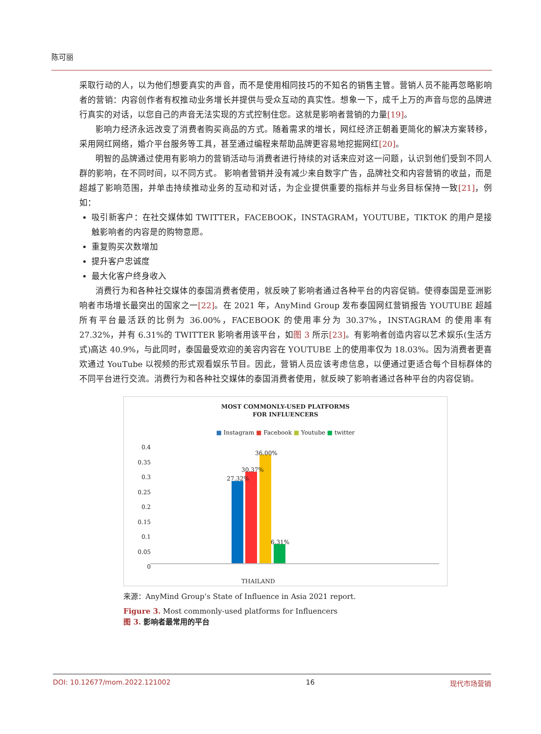陈可丽
采取行动的人，以为他们想要真实的声音，而不是使用相同技巧的不知名的销售主管。营销人员不能再忽略影响者的营销：内容创作者有权推动业务增长并提供与受众互动的真实性。想象一下，成千上万的声音与您的品牌进行真实的对话，以您自己的声音无法实现的方式控制住您。这就是影响者营销的力量[19]。
影响力经济永远改变了消费者购买商品的方式。随着需求的增长，网红经济正朝着更简化的解决方案转移，采用网红网络，婚介平台服务等工具，甚至通过编程来帮助品牌更容易地挖掘网红[20]。
明智的品牌通过使用有影响力的营销活动与消费者进行持续的对话来应对这一问题，认识到他们受到不同人群的影响，在不同时间，以不同方式。 影响者营销并没有减少来自数字广告，品牌社交和内容营销的收益，而是超越了影响范围，并单击持续推动业务的互动和对话，为企业提供重要的指标并与业务目标保持一致[21]，例如：
吸引新客户：在社交媒体如 TWITTER，FACEBOOK，INSTAGRAM，YOUTUBE，TIKTOK 的用户是接触影响者的内容是的购物意愿。
重复购买次数增加
提升客户忠诚度
最大化客户终身收入
消费行为和各种社交媒体的泰国消费者使用，就反映了影响者通过各种平台的内容促销。使得泰国是亚洲影响者市场增长最突出的国家之一[22]。在 2021 年，AnyMind Group 发布泰国网红营销报告 YOUTUBE 超越所有平台最活跃的比例为 36.00%，FACEBOOK 的使用率分为 30.37%，INSTAGRAM 的使用率有 27.32%，并有 6.31%的 TWITTER 影响者用该平台，如图 3 所示[23]。有影响者创造内容以艺术娱乐(生活方式)高达 40.9%，与此同时，泰国最受欢迎的美容内容在 YOUTUBE 上的使用率仅为 18.03%。因为消费者更喜欢通过 YouTube 以视频的形式观看娱乐节目。因此，营销人员应该考虑信息，以便通过更适合每个目标群体的不同平台进行交流。消费行为和各种社交媒体的泰国消费者使用，就反映了影响者通过各种平台的内容促销。
MOST COMMONLY-USED PLATFORMS
FOR INFLUENCERS
■ Instagram ■ Facebook ■ Youtube ■ twitter
0.4
0.35
0.3
0.25
0.2
0.15
0.1
0.05
0
27.32%
30.37%
36.00%
6.31%
THAILAND
来源：AnyMind Group’s State of Influence in Asia 2021 report.
Figure 3. Most commonly-used platforms for Influencers
图 3. 影响者最常用的平台
DOI: 10.12677/mom.2022.121002 16 现代市场营销